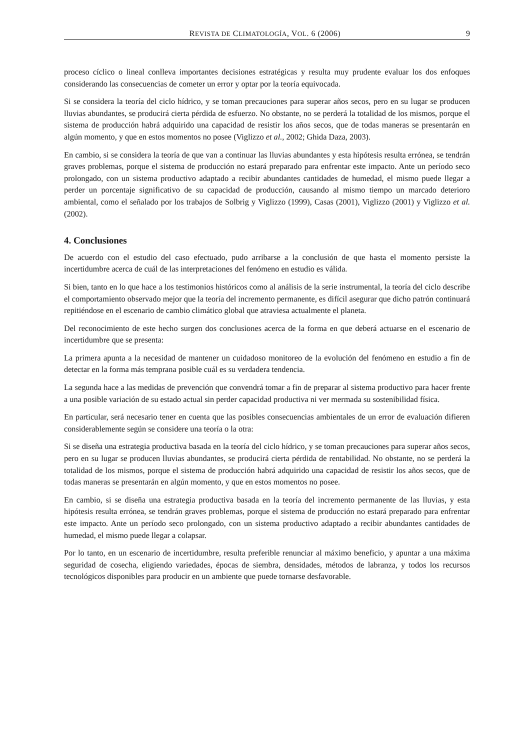REVISTA DE CLIMATOLOGÍA, VOL. 6 (2006) 9
proceso cíclico o lineal conlleva importantes decisiones estratégicas y resulta muy prudente evaluar los dos enfoques considerando las consecuencias de cometer un error y optar por la teoría equivocada.
Si se considera la teoría del ciclo hídrico, y se toman precauciones para superar años secos, pero en su lugar se producen lluvias abundantes, se producirá cierta pérdida de esfuerzo. No obstante, no se perderá la totalidad de los mismos, porque el sistema de producción habrá adquirido una capacidad de resistir los años secos, que de todas maneras se presentarán en algún momento, y que en estos momentos no posee (Viglizzo et al., 2002; Ghida Daza, 2003).
En cambio, si se considera la teoría de que van a continuar las lluvias abundantes y esta hipótesis resulta errónea, se tendrán graves problemas, porque el sistema de producción no estará preparado para enfrentar este impacto. Ante un período seco prolongado, con un sistema productivo adaptado a recibir abundantes cantidades de humedad, el mismo puede llegar a perder un porcentaje significativo de su capacidad de producción, causando al mismo tiempo un marcado deterioro ambiental, como el señalado por los trabajos de Solbrig y Viglizzo (1999), Casas (2001), Viglizzo (2001) y Viglizzo et al. (2002).
4. Conclusiones
De acuerdo con el estudio del caso efectuado, pudo arribarse a la conclusión de que hasta el momento persiste la incertidumbre acerca de cuál de las interpretaciones del fenómeno en estudio es válida.
Si bien, tanto en lo que hace a los testimonios históricos como al análisis de la serie instrumental, la teoría del ciclo describe el comportamiento observado mejor que la teoría del incremento permanente, es difícil asegurar que dicho patrón continuará repitiéndose en el escenario de cambio climático global que atraviesa actualmente el planeta.
Del reconocimiento de este hecho surgen dos conclusiones acerca de la forma en que deberá actuarse en el escenario de incertidumbre que se presenta:
La primera apunta a la necesidad de mantener un cuidadoso monitoreo de la evolución del fenómeno en estudio a fin de detectar en la forma más temprana posible cuál es su verdadera tendencia.
La segunda hace a las medidas de prevención que convendrá tomar a fin de preparar al sistema productivo para hacer frente a una posible variación de su estado actual sin perder capacidad productiva ni ver mermada su sostenibilidad física.
En particular, será necesario tener en cuenta que las posibles consecuencias ambientales de un error de evaluación difieren considerablemente según se considere una teoría o la otra:
Si se diseña una estrategia productiva basada en la teoría del ciclo hídrico, y se toman precauciones para superar años secos, pero en su lugar se producen lluvias abundantes, se producirá cierta pérdida de rentabilidad. No obstante, no se perderá la totalidad de los mismos, porque el sistema de producción habrá adquirido una capacidad de resistir los años secos, que de todas maneras se presentarán en algún momento, y que en estos momentos no posee.
En cambio, si se diseña una estrategia productiva basada en la teoría del incremento permanente de las lluvias, y esta hipótesis resulta errónea, se tendrán graves problemas, porque el sistema de producción no estará preparado para enfrentar este impacto. Ante un período seco prolongado, con un sistema productivo adaptado a recibir abundantes cantidades de humedad, el mismo puede llegar a colapsar.
Por lo tanto, en un escenario de incertidumbre, resulta preferible renunciar al máximo beneficio, y apuntar a una máxima seguridad de cosecha, eligiendo variedades, épocas de siembra, densidades, métodos de labranza, y todos los recursos tecnológicos disponibles para producir en un ambiente que puede tornarse desfavorable.